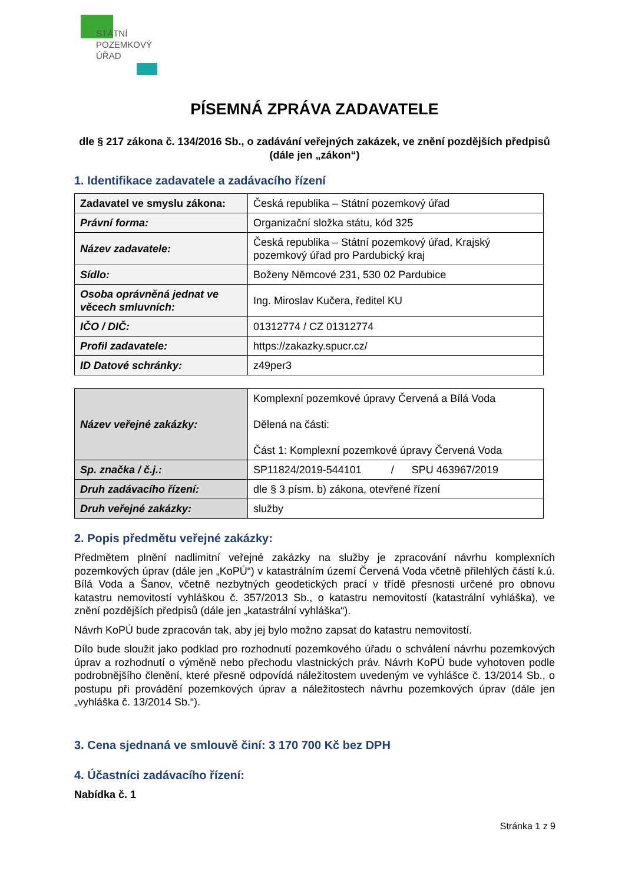STÁTNÍ
POZEMKOVÝ
ÚŘAD
PÍSEMNÁ ZPRÁVA ZADAVATELE
dle § 217 zákona č. 134/2016 Sb., o zadávání veřejných zakázek, ve znění pozdějších předpisů (dále jen „zákon“)
1. Identifikace zadavatele a zadávacího řízení
| Zadavatel ve smyslu zákona: | Česká republika – Státní pozemkový úřad |
| Právní forma: | Organizační složka státu, kód 325 |
| Název zadavatele: | Česká republika – Státní pozemkový úřad, Krajský pozemkový úřad pro Pardubický kraj |
| Sídlo: | Boženy Němcové 231, 530 02 Pardubice |
| Osoba oprávněná jednat ve věcech smluvních: | Ing. Miroslav Kučera, ředitel KU |
| IČO / DIČ: | 01312774 / CZ 01312774 |
| Profil zadavatele: | https://zakazky.spucr.cz/ |
| ID Datové schránky: | z49per3 |
| Název veřejné zakázky: | Komplexní pozemkové úpravy Červená a Bílá Voda Dělená na části: Část 1: Komplexní pozemkové úpravy Červená Voda |
| Sp. značka / č.j.: | SP11824/2019-544101 / SPU 463967/2019 |
| Druh zadávacího řízení: | dle § 3 písm. b) zákona, otevřené řízení |
| Druh veřejné zakázky: | služby |
2. Popis předmětu veřejné zakázky:
Předmětem plnění nadlimitní veřejné zakázky na služby je zpracování návrhu komplexních pozemkových úprav (dále jen „KoPÚ“) v katastrálním území Červená Voda včetně přilehlých částí k.ú. Bílá Voda a Šanov, včetně nezbytných geodetických prací v třídě přesnosti určené pro obnovu katastru nemovitostí vyhláškou č. 357/2013 Sb., o katastru nemovitostí (katastrální vyhláška), ve znění pozdějších předpisů (dále jen „katastrální vyhláška“).
Návrh KoPÚ bude zpracován tak, aby jej bylo možno zapsat do katastru nemovitostí.
Dílo bude sloužit jako podklad pro rozhodnutí pozemkového úřadu o schválení návrhu pozemkových úprav a rozhodnutí o výměně nebo přechodu vlastnických práv. Návrh KoPÚ bude vyhotoven podle podrobnějšího členění, které přesně odpovídá náležitostem uvedeným ve vyhlášce č. 13/2014 Sb., o postupu při provádění pozemkových úprav a náležitostech návrhu pozemkových úprav (dále jen „vyhláška č. 13/2014 Sb.“).
3. Cena sjednaná ve smlouvě činí: 3 170 700 Kč bez DPH
4. Účastníci zadávacího řízení:
Nabídka č. 1
Stránka 1 z 9